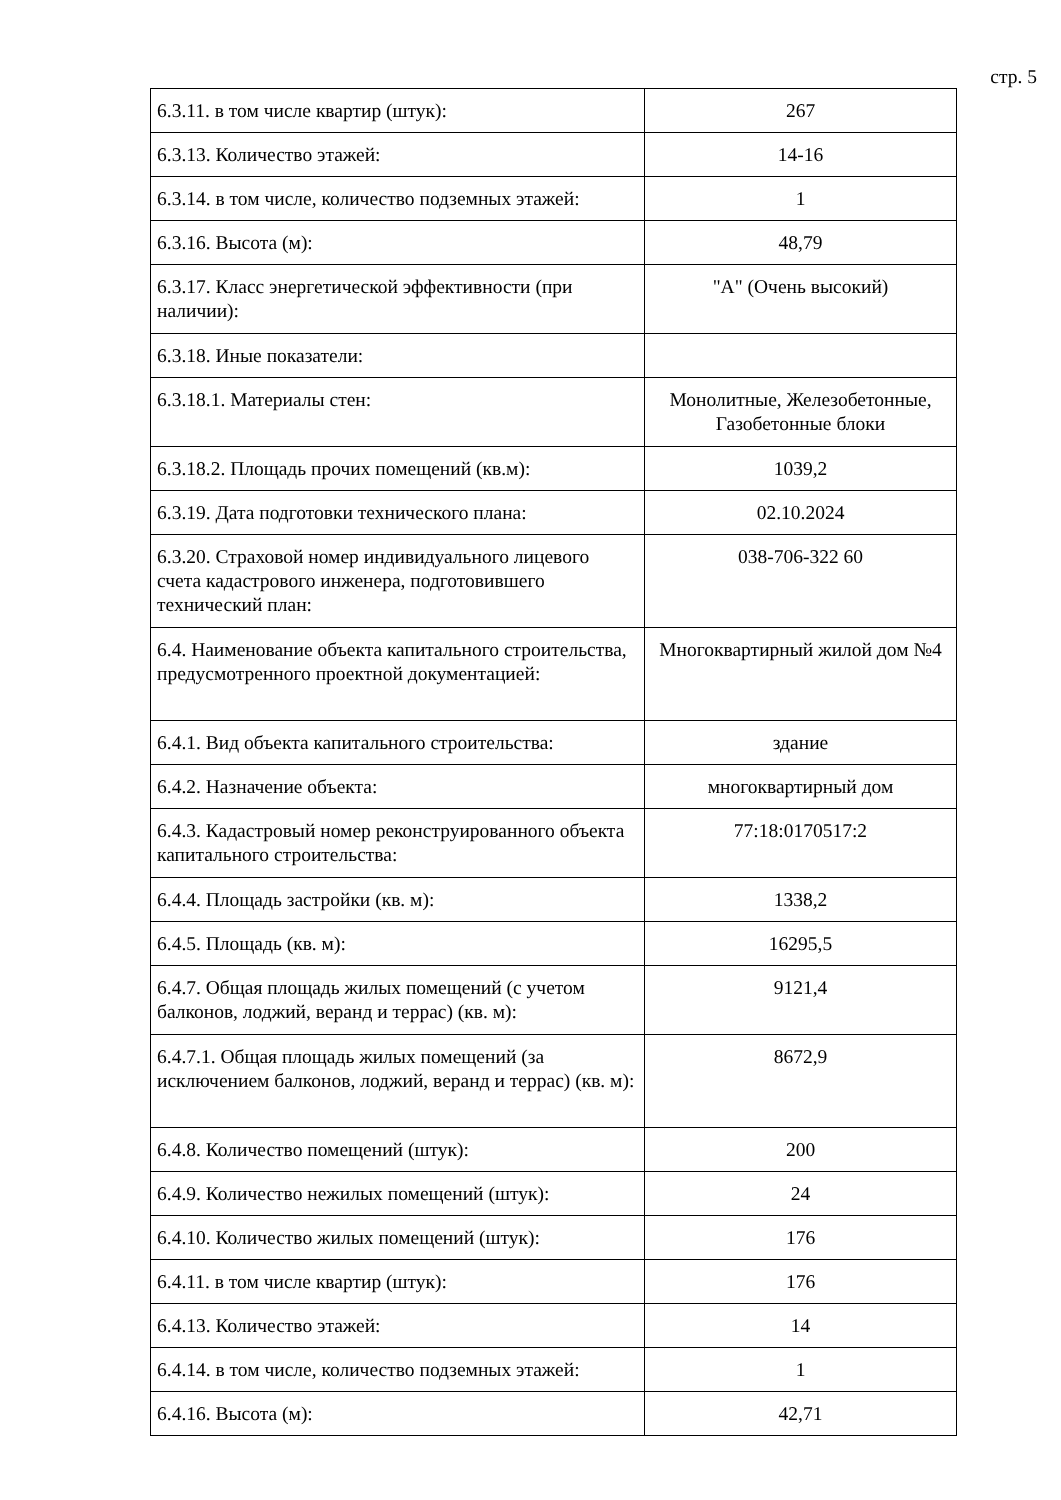стр. 5
| 6.3.11. в том числе квартир (штук): | 267 |
| 6.3.13. Количество этажей: | 14-16 |
| 6.3.14. в том числе, количество подземных этажей: | 1 |
| 6.3.16. Высота (м): | 48,79 |
| 6.3.17. Класс энергетической эффективности (при наличии): | "А" (Очень высокий) |
| 6.3.18. Иные показатели: | |
| 6.3.18.1. Материалы стен: | Монолитные, Железобетонные, Газобетонные блоки |
| 6.3.18.2. Площадь прочих помещений (кв.м): | 1039,2 |
| 6.3.19. Дата подготовки технического плана: | 02.10.2024 |
| 6.3.20. Страховой номер индивидуального лицевого счета кадастрового инженера, подготовившего технический план: | 038-706-322 60 |
| 6.4. Наименование объекта капитального строительства, предусмотренного проектной документацией: | Многоквартирный жилой дом №4 |
| 6.4.1. Вид объекта капитального строительства: | здание |
| 6.4.2. Назначение объекта: | многоквартирный дом |
| 6.4.3. Кадастровый номер реконструированного объекта капитального строительства: | 77:18:0170517:2 |
| 6.4.4. Площадь застройки (кв. м): | 1338,2 |
| 6.4.5. Площадь (кв. м): | 16295,5 |
| 6.4.7. Общая площадь жилых помещений (с учетом балконов, лоджий, веранд и террас) (кв. м): | 9121,4 |
| 6.4.7.1. Общая площадь жилых помещений (за исключением балконов, лоджий, веранд и террас) (кв. м): | 8672,9 |
| 6.4.8. Количество помещений (штук): | 200 |
| 6.4.9. Количество нежилых помещений (штук): | 24 |
| 6.4.10. Количество жилых помещений (штук): | 176 |
| 6.4.11. в том числе квартир (штук): | 176 |
| 6.4.13. Количество этажей: | 14 |
| 6.4.14. в том числе, количество подземных этажей: | 1 |
| 6.4.16. Высота (м): | 42,71 |